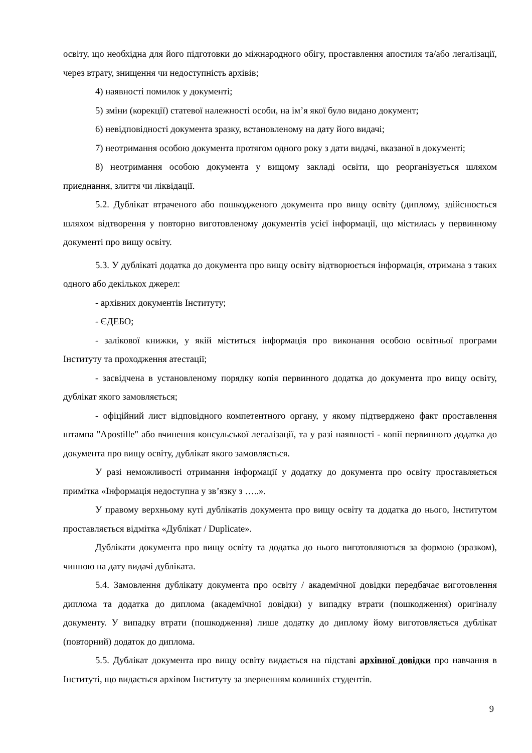освіту, що необхідна для його підготовки до міжнародного обігу, проставлення апостиля та/або легалізації, через втрату, знищення чи недоступність архівів;
4) наявності помилок у документі;
5) зміни (корекції) статевої належності особи, на ім’я якої було видано документ;
6) невідповідності документа зразку, встановленому на дату його видачі;
7) неотримання особою документа протягом одного року з дати видачі, вказаної в документі;
8) неотримання особою документа у вищому закладі освіти, що реорганізується шляхом приєднання, злиття чи ліквідації.
5.2. Дублікат втраченого або пошкодженого документа про вищу освіту (диплому, здійснюється шляхом відтворення у повторно виготовленому документів усієї інформації, що містилась у первинному документі про вищу освіту.
5.3. У дублікаті додатка до документа про вищу освіту відтворюється інформація, отримана з таких одного або декількох джерел:
- архівних документів Інституту;
- ЄДЕБО;
- залікової книжки, у якій міститься інформація про виконання особою освітньої програми Інституту та проходження атестації;
- засвідчена в установленому порядку копія первинного додатка до документа про вищу освіту, дублікат якого замовляється;
- офіційний лист відповідного компетентного органу, у якому підтверджено факт проставлення штампа "Apostille" або вчинення консульської легалізації, та у разі наявності - копії первинного додатка до документа про вищу освіту, дублікат якого замовляється.
У разі неможливості отримання інформації у додатку до документа про освіту проставляється примітка «Інформація недоступна у зв’язку з …..».
У правому верхньому куті дублікатів документа про вищу освіту та додатка до нього, Інститутом проставляється відмітка «Дублікат / Duplicate».
Дублікати документа про вищу освіту та додатка до нього виготовляються за формою (зразком), чинною на дату видачі дубліката.
5.4. Замовлення дублікату документа про освіту / академічної довідки передбачає виготовлення диплома та додатка до диплома (академічної довідки) у випадку втрати (пошкодження) оригіналу документу. У випадку втрати (пошкодження) лише додатку до диплому йому виготовляється дублікат (повторний) додаток до диплома.
5.5. Дублікат документа про вищу освіту видається на підставі архівної довідки про навчання в Інституті, що видається архівом Інституту за зверненням колишніх студентів.
9